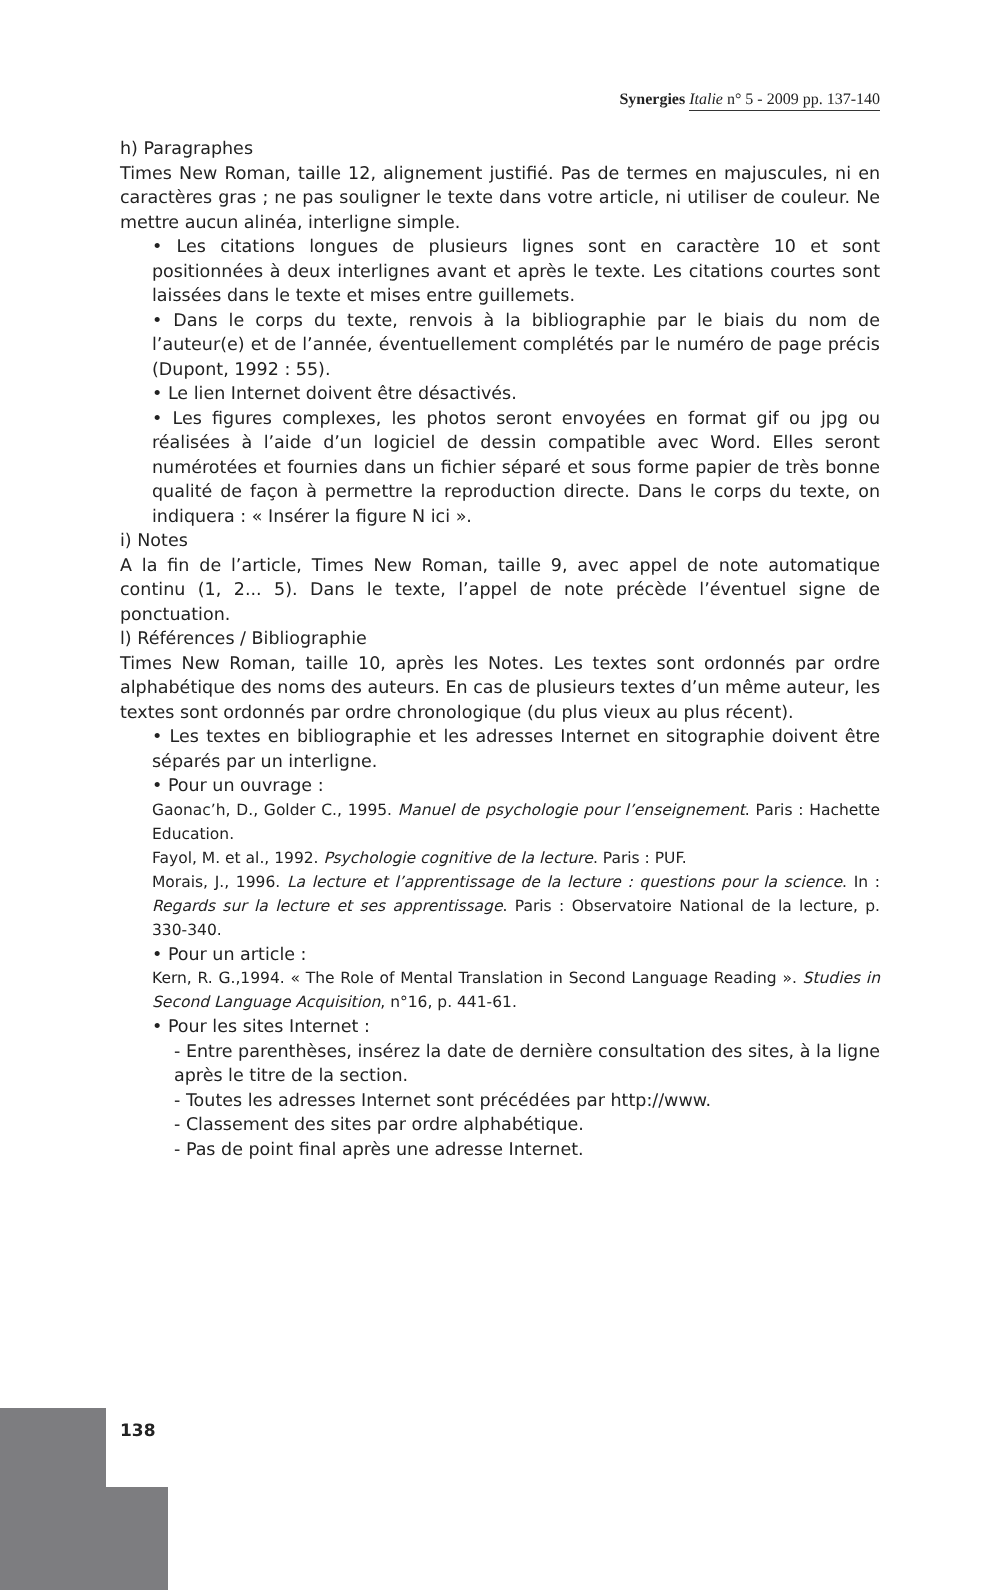Synergies Italie n° 5 - 2009 pp. 137-140
h) Paragraphes
Times New Roman, taille 12, alignement justifié. Pas de termes en majuscules, ni en caractères gras ; ne pas souligner le texte dans votre article, ni utiliser de couleur. Ne mettre aucun alinéa, interligne simple.
• Les citations longues de plusieurs lignes sont en caractère 10 et sont positionnées à deux interlignes avant et après le texte. Les citations courtes sont laissées dans le texte et mises entre guillemets.
• Dans le corps du texte, renvois à la bibliographie par le biais du nom de l’auteur(e) et de l’année, éventuellement complétés par le numéro de page précis (Dupont, 1992 : 55).
• Le lien Internet doivent être désactivés.
• Les figures complexes, les photos seront envoyées en format gif ou jpg ou réalisées à l’aide d’un logiciel de dessin compatible avec Word. Elles seront numérotées et fournies dans un fichier séparé et sous forme papier de très bonne qualité de façon à permettre la reproduction directe. Dans le corps du texte, on indiquera : « Insérer la figure N ici ».
i) Notes
A la fin de l’article, Times New Roman, taille 9, avec appel de note automatique continu (1, 2... 5). Dans le texte, l’appel de note précède l’éventuel signe de ponctuation.
l) Références / Bibliographie
Times New Roman, taille 10, après les Notes. Les textes sont ordonnés par ordre alphabétique des noms des auteurs. En cas de plusieurs textes d’un même auteur, les textes sont ordonnés par ordre chronologique (du plus vieux au plus récent).
• Les textes en bibliographie et les adresses Internet en sitographie doivent être séparés par un interligne.
• Pour un ouvrage :
Gaonac’h, D., Golder C., 1995. Manuel de psychologie pour l’enseignement. Paris : Hachette Education.
Fayol, M. et al., 1992. Psychologie cognitive de la lecture. Paris : PUF.
Morais, J., 1996. La lecture et l’apprentissage de la lecture : questions pour la science. In : Regards sur la lecture et ses apprentissage. Paris : Observatoire National de la lecture, p. 330-340.
• Pour un article :
Kern, R. G.,1994. « The Role of Mental Translation in Second Language Reading ». Studies in Second Language Acquisition, n°16, p. 441-61.
• Pour les sites Internet :
- Entre parenthèses, insérez la date de dernière consultation des sites, à la ligne après le titre de la section.
- Toutes les adresses Internet sont précédées par http://www.
- Classement des sites par ordre alphabétique.
- Pas de point final après une adresse Internet.
138